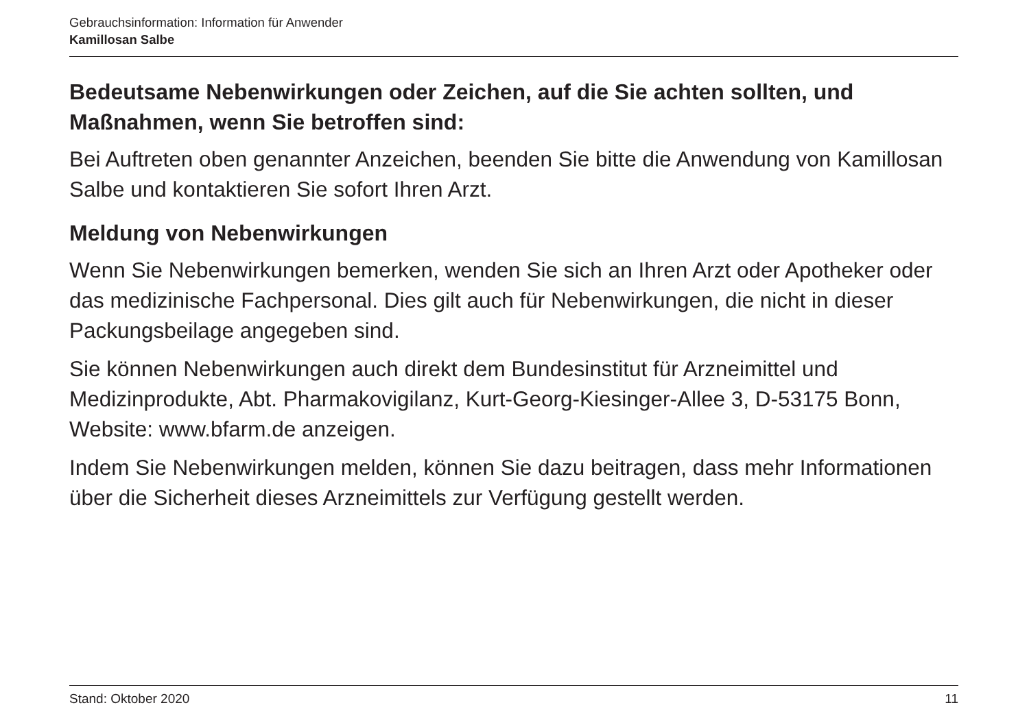Gebrauchsinformation: Information für Anwender
Kamillosan Salbe
Bedeutsame Nebenwirkungen oder Zeichen, auf die Sie achten sollten, und Maßnahmen, wenn Sie betroffen sind:
Bei Auftreten oben genannter Anzeichen, beenden Sie bitte die Anwendung von Kamillosan Salbe und kontaktieren Sie sofort Ihren Arzt.
Meldung von Nebenwirkungen
Wenn Sie Nebenwirkungen bemerken, wenden Sie sich an Ihren Arzt oder Apotheker oder das medizinische Fachpersonal. Dies gilt auch für Nebenwirkungen, die nicht in dieser Packungsbeilage angegeben sind.
Sie können Nebenwirkungen auch direkt dem Bundesinstitut für Arzneimittel und Medizinprodukte, Abt. Pharmakovigilanz, Kurt-Georg-Kiesinger-Allee 3, D-53175 Bonn, Website: www.bfarm.de anzeigen.
Indem Sie Nebenwirkungen melden, können Sie dazu beitragen, dass mehr Informationen über die Sicherheit dieses Arzneimittels zur Verfügung gestellt werden.
Stand: Oktober 2020 11